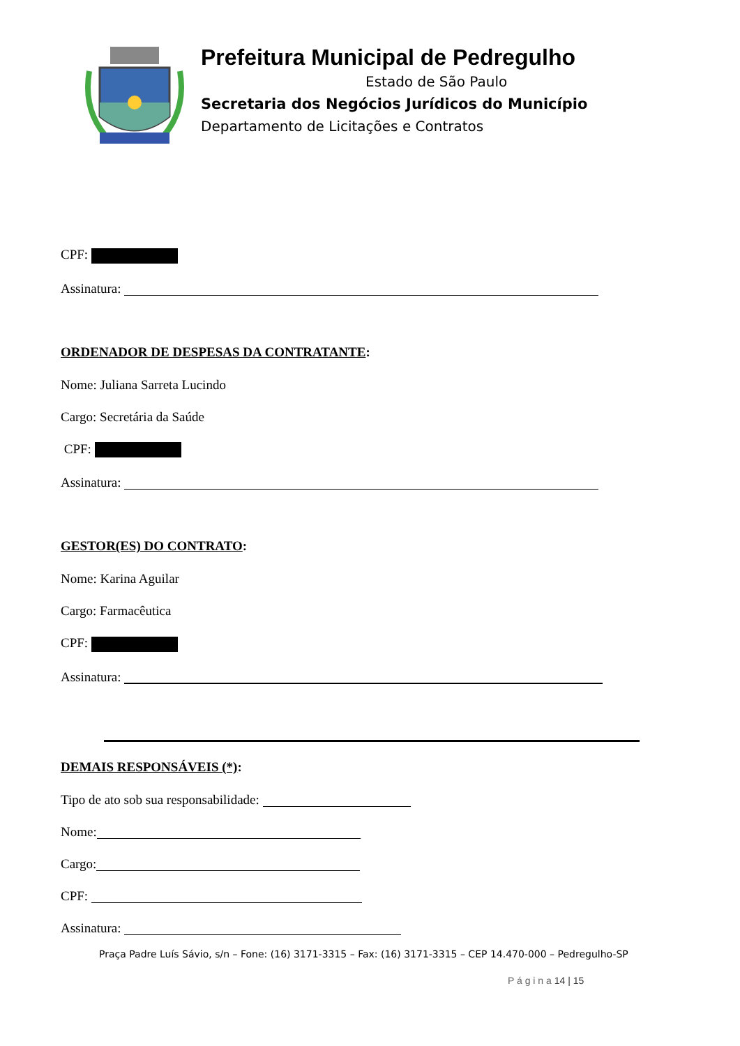Prefeitura Municipal de Pedregulho
Estado de São Paulo
Secretaria dos Negócios Jurídicos do Município
Departamento de Licitações e Contratos
CPF:
Assinatura:
ORDENADOR DE DESPESAS DA CONTRATANTE:
Nome: Juliana Sarreta Lucindo
Cargo: Secretária da Saúde
CPF:
Assinatura:
GESTOR(ES) DO CONTRATO:
Nome: Karina Aguilar
Cargo: Farmacêutica
CPF:
Assinatura:
DEMAIS RESPONSÁVEIS (*):
Tipo de ato sob sua responsabilidade:
Nome:
Cargo:
CPF:
Assinatura:
Praça Padre Luís Sávio, s/n – Fone: (16) 3171-3315 – Fax: (16) 3171-3315 – CEP 14.470-000 – Pedregulho-SP
P á g i n a 14 | 15